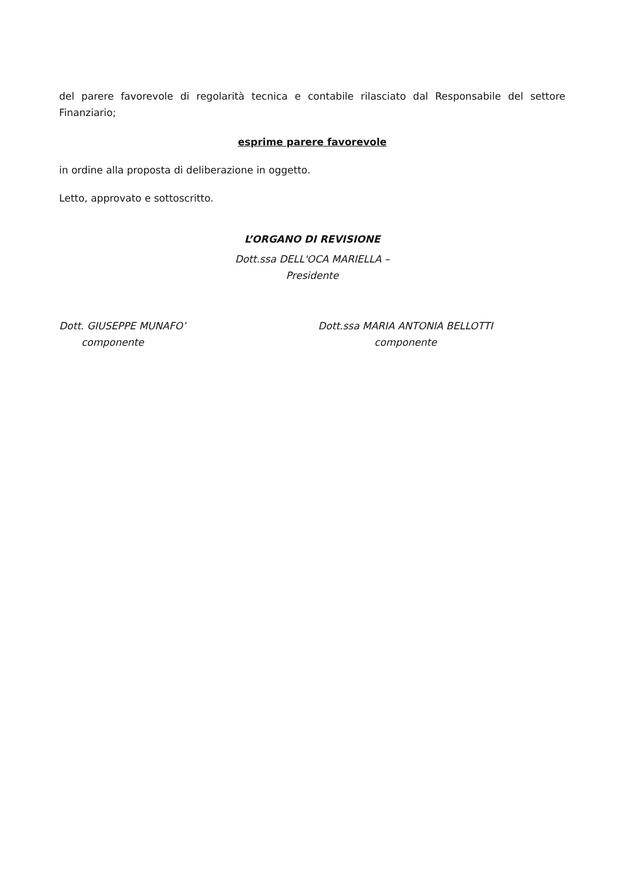del parere favorevole di regolarità tecnica e contabile rilasciato dal Responsabile del settore Finanziario;
esprime parere favorevole
in ordine alla proposta di deliberazione in oggetto.
Letto, approvato e sottoscritto.
L’ORGANO DI REVISIONE
Dott.ssa DELL'OCA MARIELLA –
Presidente
Dott. GIUSEPPE MUNAFO’
componente
Dott.ssa MARIA ANTONIA BELLOTTI
componente